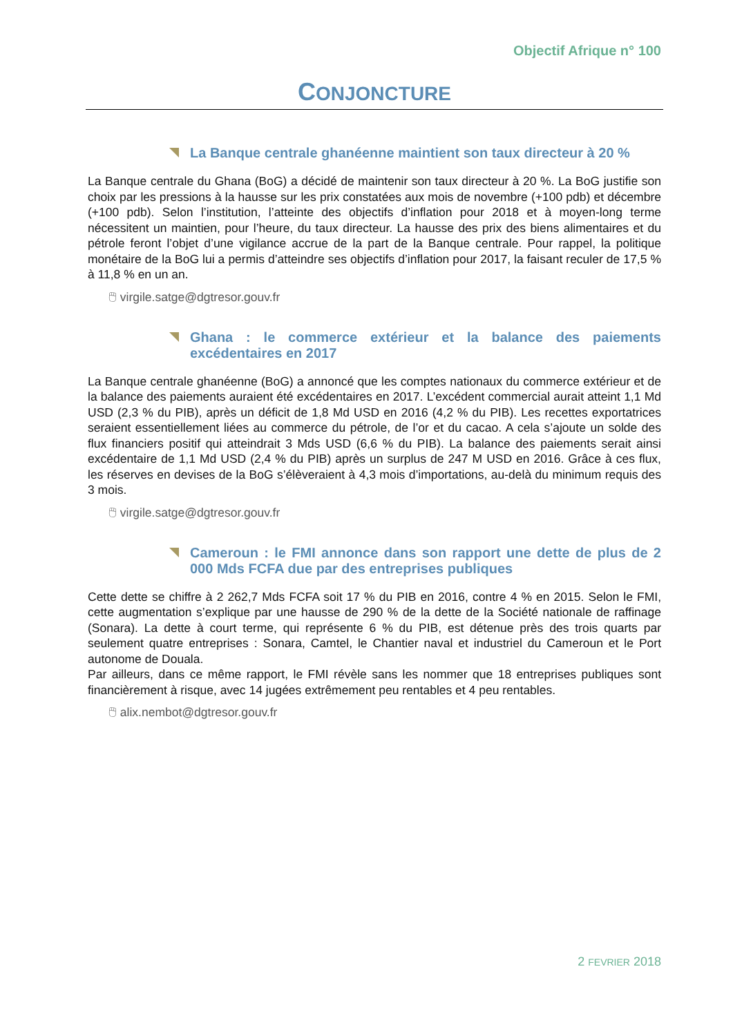Objectif Afrique n° 100
CONJONCTURE
La Banque centrale ghanéenne maintient son taux directeur à 20 %
La Banque centrale du Ghana (BoG) a décidé de maintenir son taux directeur à 20 %. La BoG justifie son choix par les pressions à la hausse sur les prix constatées aux mois de novembre (+100 pdb) et décembre (+100 pdb). Selon l’institution, l’atteinte des objectifs d’inflation pour 2018 et à moyen-long terme nécessitent un maintien, pour l’heure, du taux directeur. La hausse des prix des biens alimentaires et du pétrole feront l’objet d’une vigilance accrue de la part de la Banque centrale. Pour rappel, la politique monétaire de la BoG lui a permis d’atteindre ses objectifs d’inflation pour 2017, la faisant reculer de 17,5 % à 11,8 % en un an.
🖱 virgile.satge@dgtresor.gouv.fr
Ghana : le commerce extérieur et la balance des paiements excédentaires en 2017
La Banque centrale ghanéenne (BoG) a annoncé que les comptes nationaux du commerce extérieur et de la balance des paiements auraient été excédentaires en 2017. L’excédent commercial aurait atteint 1,1 Md USD (2,3 % du PIB), après un déficit de 1,8 Md USD en 2016 (4,2 % du PIB). Les recettes exportatrices seraient essentiellement liées au commerce du pétrole, de l’or et du cacao. A cela s’ajoute un solde des flux financiers positif qui atteindrait 3 Mds USD (6,6 % du PIB). La balance des paiements serait ainsi excédentaire de 1,1 Md USD (2,4 % du PIB) après un surplus de 247 M USD en 2016. Grâce à ces flux, les réserves en devises de la BoG s’élèveraient à 4,3 mois d’importations, au-delà du minimum requis des 3 mois.
🖱 virgile.satge@dgtresor.gouv.fr
Cameroun : le FMI annonce dans son rapport une dette de plus de 2 000 Mds FCFA due par des entreprises publiques
Cette dette se chiffre à 2 262,7 Mds FCFA soit 17 % du PIB en 2016, contre 4 % en 2015. Selon le FMI, cette augmentation s’explique par une hausse de 290 % de la dette de la Société nationale de raffinage (Sonara). La dette à court terme, qui représente 6 % du PIB, est détenue près des trois quarts par seulement quatre entreprises : Sonara, Camtel, le Chantier naval et industriel du Cameroun et le Port autonome de Douala.
Par ailleurs, dans ce même rapport, le FMI révèle sans les nommer que 18 entreprises publiques sont financièrement à risque, avec 14 jugées extrêmement peu rentables et 4 peu rentables.
🖱 alix.nembot@dgtresor.gouv.fr
2 FEVRIER 2018